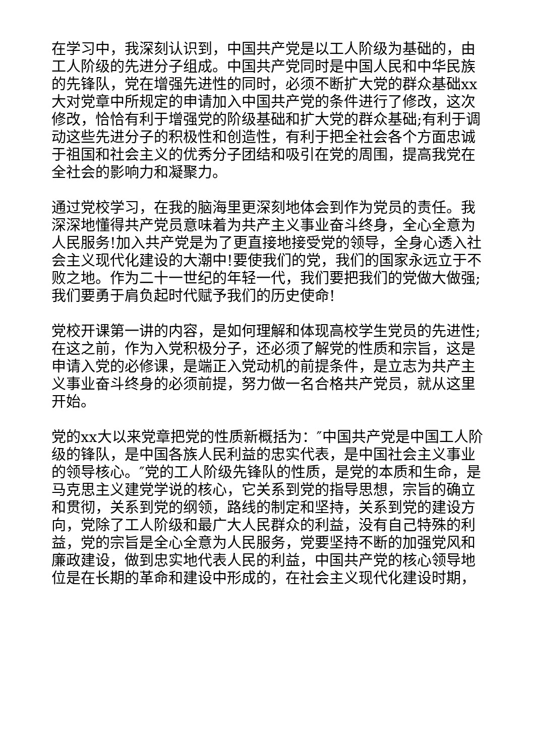在学习中，我深刻认识到，中国共产党是以工人阶级为基础的，由工人阶级的先进分子组成。中国共产党同时是中国人民和中华民族的先锋队，党在增强先进性的同时，必须不断扩大党的群众基础xx大对党章中所规定的申请加入中国共产党的条件进行了修改，这次修改，恰恰有利于增强党的阶级基础和扩大党的群众基础;有利于调动这些先进分子的积极性和创造性，有利于把全社会各个方面忠诚于祖国和社会主义的优秀分子团结和吸引在党的周围，提高我党在全社会的影响力和凝聚力。
通过党校学习，在我的脑海里更深刻地体会到作为党员的责任。我深深地懂得共产党员意味着为共产主义事业奋斗终身，全心全意为人民服务!加入共产党是为了更直接地接受党的领导，全身心透入社会主义现代化建设的大潮中!要使我们的党，我们的国家永远立于不败之地。作为二十一世纪的年轻一代，我们要把我们的党做大做强;我们要勇于肩负起时代赋予我们的历史使命!
党校开课第一讲的内容，是如何理解和体现高校学生党员的先进性;在这之前，作为入党积极分子，还必须了解党的性质和宗旨，这是申请入党的必修课，是端正入党动机的前提条件，是立志为共产主义事业奋斗终身的必须前提，努力做一名合格共产党员，就从这里开始。
党的xx大以来党章把党的性质新概括为：″中国共产党是中国工人阶级的锋队，是中国各族人民利益的忠实代表，是中国社会主义事业的领导核心。″党的工人阶级先锋队的性质，是党的本质和生命，是马克思主义建党学说的核心，它关系到党的指导思想，宗旨的确立和贯彻，关系到党的纲领，路线的制定和坚持，关系到党的建设方向，党除了工人阶级和最广大人民群众的利益，没有自己特殊的利益，党的宗旨是全心全意为人民服务，党要坚持不断的加强党风和廉政建设，做到忠实地代表人民的利益，中国共产党的核心领导地位是在长期的革命和建设中形成的，在社会主义现代化建设时期，